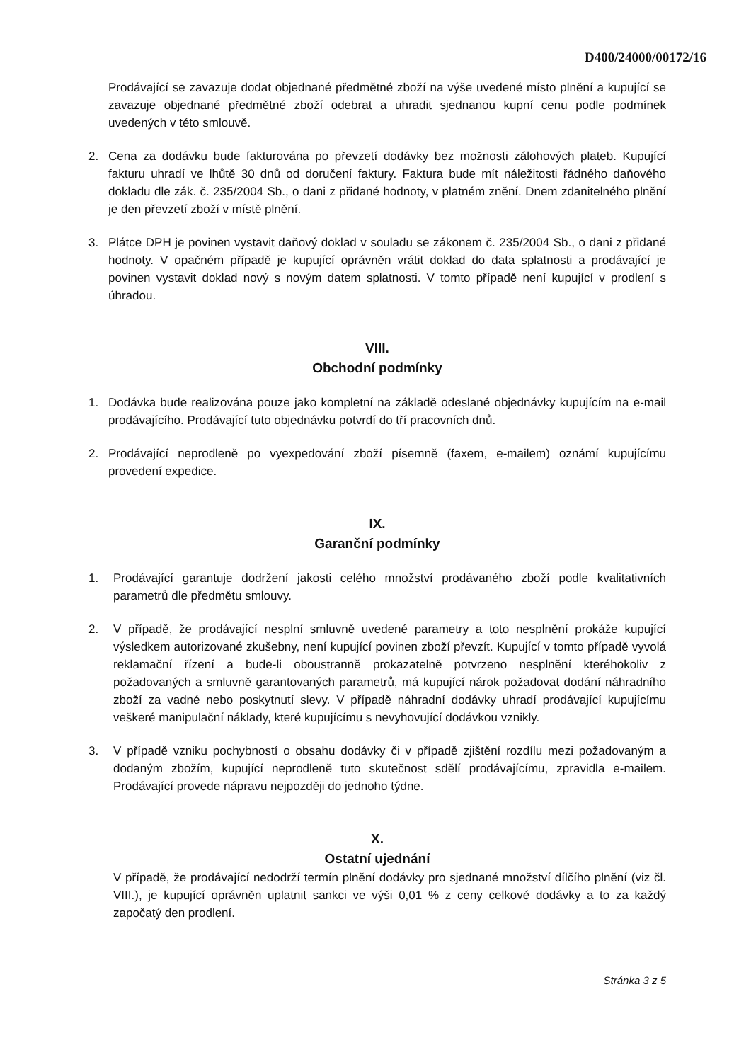D400/24000/00172/16
Prodávající se zavazuje dodat objednané předmětné zboží na výše uvedené místo plnění a kupující se zavazuje objednané předmětné zboží odebrat a uhradit sjednanou kupní cenu podle podmínek uvedených v této smlouvě.
2. Cena za dodávku bude fakturována po převzetí dodávky bez možnosti zálohových plateb. Kupující fakturu uhradí ve lhůtě 30 dnů od doručení faktury. Faktura bude mít náležitosti řádného daňového dokladu dle zák. č. 235/2004 Sb., o dani z přidané hodnoty, v platném znění. Dnem zdanitelného plnění je den převzetí zboží v místě plnění.
3. Plátce DPH je povinen vystavit daňový doklad v souladu se zákonem č. 235/2004 Sb., o dani z přidané hodnoty. V opačném případě je kupující oprávněn vrátit doklad do data splatnosti a prodávající je povinen vystavit doklad nový s novým datem splatnosti. V tomto případě není kupující v prodlení s úhradou.
VIII.
Obchodní podmínky
1. Dodávka bude realizována pouze jako kompletní na základě odeslané objednávky kupujícím na e-mail prodávajícího. Prodávající tuto objednávku potvrdí do tří pracovních dnů.
2. Prodávající neprodleně po vyexpedování zboží písemně (faxem, e-mailem) oznámí kupujícímu provedení expedice.
IX.
Garanční podmínky
1. Prodávající garantuje dodržení jakosti celého množství prodávaného zboží podle kvalitativních parametrů dle předmětu smlouvy.
2. V případě, že prodávající nesplní smluvně uvedené parametry a toto nesplnění prokáže kupující výsledkem autorizované zkušebny, není kupující povinen zboží převzít. Kupující v tomto případě vyvolá reklamační řízení a bude-li oboustranně prokazatelně potvrzeno nesplnění kteréhokoliv z požadovaných a smluvně garantovaných parametrů, má kupující nárok požadovat dodání náhradního zboží za vadné nebo poskytnutí slevy. V případě náhradní dodávky uhradí prodávající kupujícímu veškeré manipulační náklady, které kupujícímu s nevyhovující dodávkou vznikly.
3. V případě vzniku pochybností o obsahu dodávky či v případě zjištění rozdílu mezi požadovaným a dodaným zbožím, kupující neprodleně tuto skutečnost sdělí prodávajícímu, zpravidla e-mailem. Prodávající provede nápravu nejpozději do jednoho týdne.
X.
Ostatní ujednání
V případě, že prodávající nedodrží termín plnění dodávky pro sjednané množství dílčího plnění (viz čl. VIII.), je kupující oprávněn uplatnit sankci ve výši 0,01 % z ceny celkové dodávky a to za každý započatý den prodlení.
Stránka 3 z 5